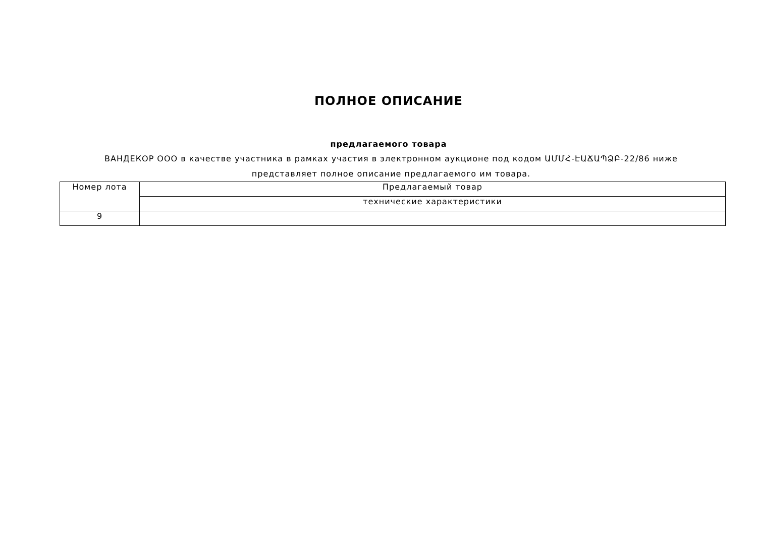ПОЛНОЕ ОПИСАНИЕ
предлагаемого товара
ВАНДЕКОР ООО в качестве участника в рамках участия в электронном аукционе под кодом ԱՄՄՀ-ԷԱՃԱՊՁԲ-22/86 ниже представляет полное описание предлагаемого им товара.
| Номер лота | Предлагаемый товар |
| | технические характеристики |
| 9 | |